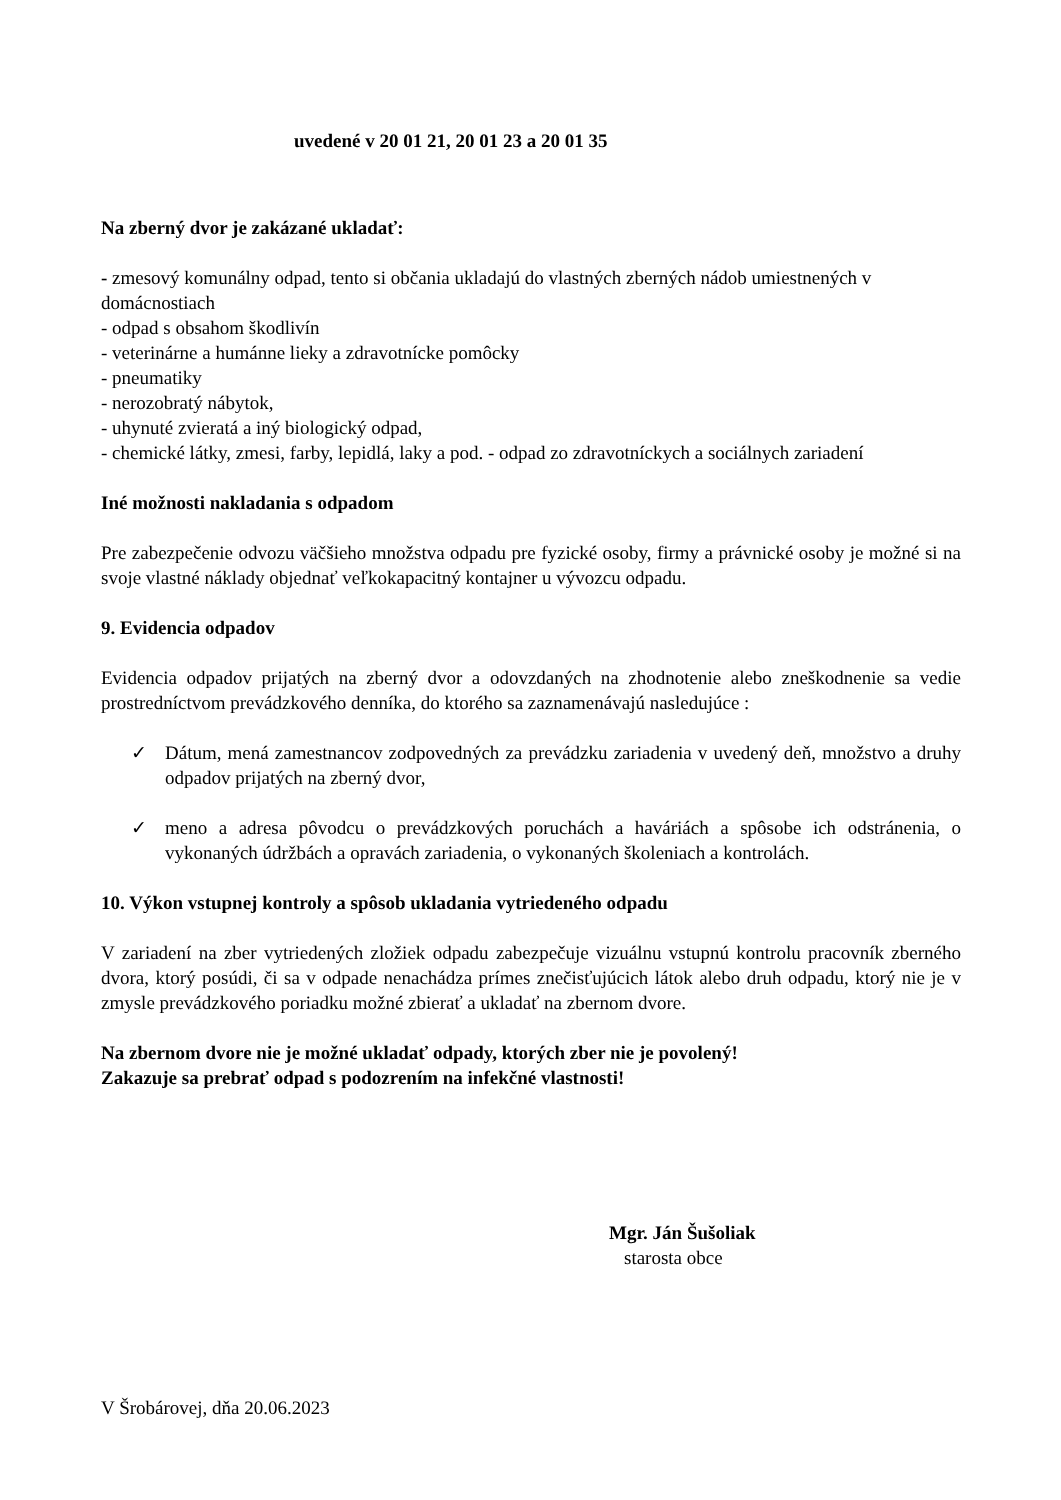uvedené v 20 01 21, 20 01 23 a 20 01 35
Na zberný dvor je zakázané ukladať:
- zmesový komunálny odpad, tento si občania ukladajú do vlastných zberných nádob umiestnených v domácnostiach
- odpad s obsahom škodlivín
- veterinárne a humánne lieky a zdravotnícke pomôcky
- pneumatiky
- nerozobratý nábytok,
- uhynuté zvieratá a iný biologický odpad,
- chemické látky, zmesi, farby, lepidlá, laky a pod. - odpad zo zdravotníckych a sociálnych zariadení
Iné možnosti nakladania s odpadom
Pre zabezpečenie odvozu väčšieho množstva odpadu pre fyzické osoby, firmy a právnické osoby je možné si na svoje vlastné náklady objednať veľkokapacitný kontajner u vývozcu odpadu.
9. Evidencia odpadov
Evidencia odpadov prijatých na zberný dvor a odovzdaných na zhodnotenie alebo zneškodnenie sa vedie prostredníctvom prevádzkového denníka, do ktorého sa zaznamenávajú nasledujúce :
✓ Dátum, mená zamestnancov zodpovedných za prevádzku zariadenia v uvedený deň, množstvo a druhy odpadov prijatých na zberný dvor,
✓ meno a adresa pôvodcu o prevádzkových poruchách a haváriách a spôsobe ich odstránenia, o vykonaných údržbách a opravách zariadenia, o vykonaných školeniach a kontrolách.
10. Výkon vstupnej kontroly a spôsob ukladania vytriedeného odpadu
V zariadení na zber vytriedených zložiek odpadu zabezpečuje vizuálnu vstupnú kontrolu pracovník zberného dvora, ktorý posúdi, či sa v odpade nenachádza prímes znečisťujúcich látok alebo druh odpadu, ktorý nie je v zmysle prevádzkového poriadku možné zbierať a ukladať na zbernom dvore.
Na zbernom dvore nie je možné ukladať odpady, ktorých zber nie je povolený!
Zakazuje sa prebrať odpad s podozrením na infekčné vlastnosti!
Mgr. Ján Šušoliak
starosta obce
V Šrobárovej, dňa 20.06.2023